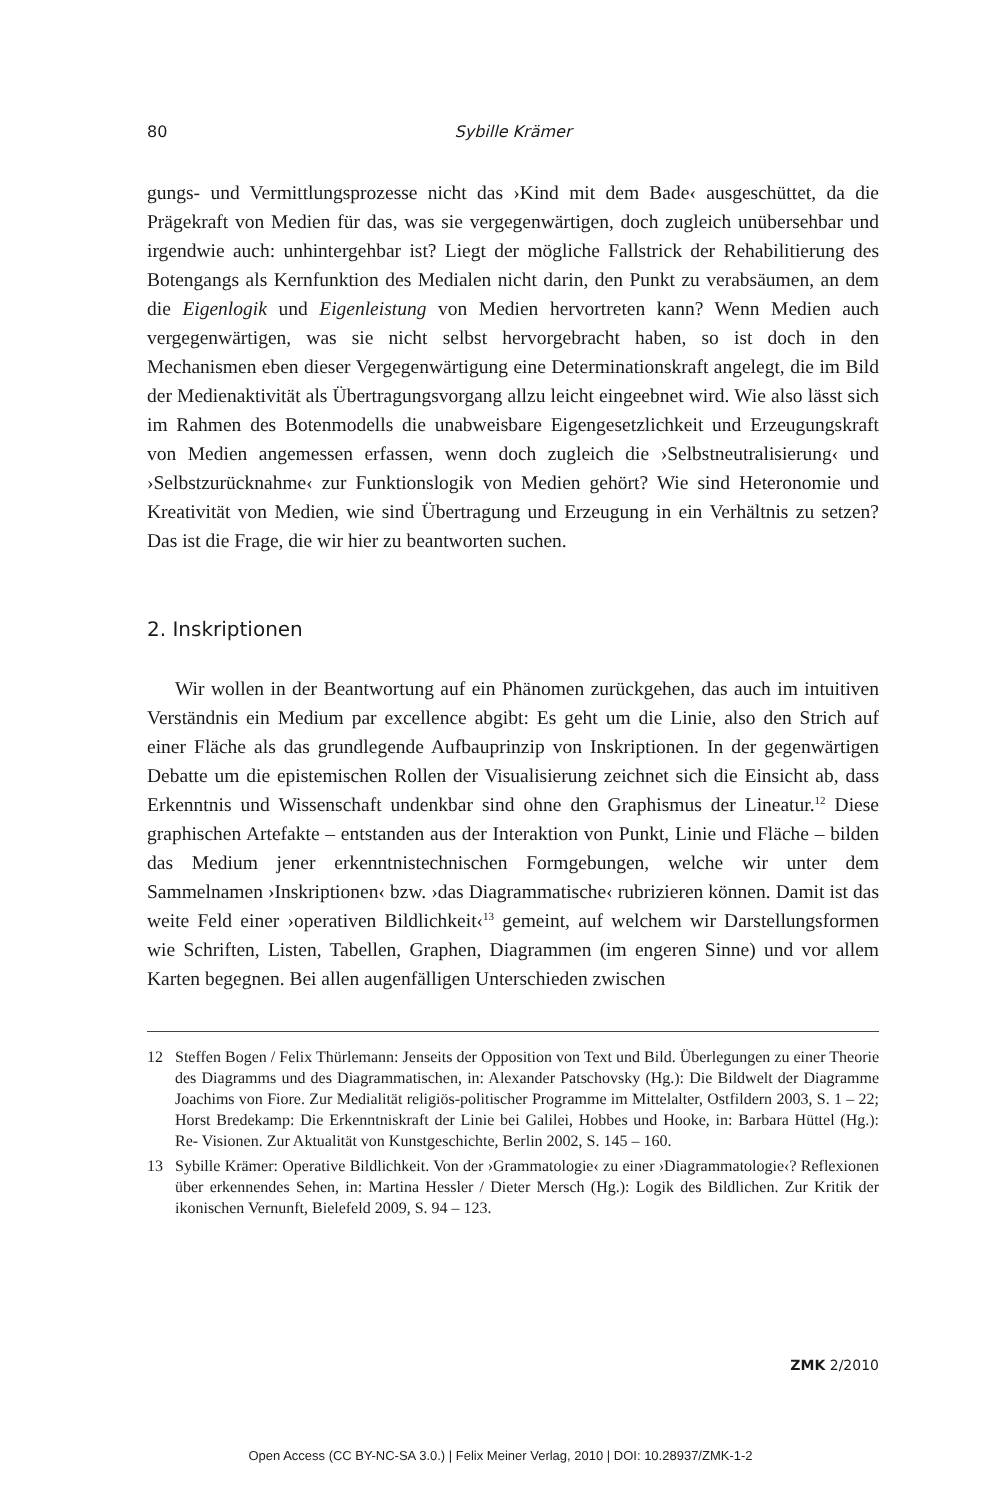80 Sybille Krämer
gungs- und Vermittlungsprozesse nicht das ›Kind mit dem Bade‹ ausgeschüttet, da die Prägekraft von Medien für das, was sie vergegenwärtigen, doch zugleich unübersehbar und irgendwie auch: unhintergehbar ist? Liegt der mögliche Fallstrick der Rehabilitierung des Botengangs als Kernfunktion des Medialen nicht darin, den Punkt zu verabsäumen, an dem die Eigenlogik und Eigenleistung von Medien hervortreten kann? Wenn Medien auch vergegenwärtigen, was sie nicht selbst hervorgebracht haben, so ist doch in den Mechanismen eben dieser Vergegenwärtigung eine Determinationskraft angelegt, die im Bild der Medienaktivität als Übertragungsvorgang allzu leicht eingeebnet wird. Wie also lässt sich im Rahmen des Botenmodells die unabweisbare Eigengesetzlichkeit und Erzeugungskraft von Medien angemessen erfassen, wenn doch zugleich die ›Selbstneutralisierung‹ und ›Selbstzurücknahme‹ zur Funktionslogik von Medien gehört? Wie sind Heteronomie und Kreativität von Medien, wie sind Übertragung und Erzeugung in ein Verhältnis zu setzen? Das ist die Frage, die wir hier zu beantworten suchen.
2. Inskriptionen
Wir wollen in der Beantwortung auf ein Phänomen zurückgehen, das auch im intuitiven Verständnis ein Medium par excellence abgibt: Es geht um die Linie, also den Strich auf einer Fläche als das grundlegende Aufbauprinzip von Inskriptionen. In der gegenwärtigen Debatte um die epistemischen Rollen der Visualisierung zeichnet sich die Einsicht ab, dass Erkenntnis und Wissenschaft undenkbar sind ohne den Graphismus der Lineatur.<sup>12</sup> Diese graphischen Artefakte – entstanden aus der Interaktion von Punkt, Linie und Fläche – bilden das Medium jener erkenntnistechnischen Formgebungen, welche wir unter dem Sammelnamen ›Inskriptionen‹ bzw. ›das Diagrammatische‹ rubrizieren können. Damit ist das weite Feld einer ›operativen Bildlichkeit‹<sup>13</sup> gemeint, auf welchem wir Darstellungsformen wie Schriften, Listen, Tabellen, Graphen, Diagrammen (im engeren Sinne) und vor allem Karten begegnen. Bei allen augenfälligen Unterschieden zwischen
12 Steffen Bogen / Felix Thürlemann: Jenseits der Opposition von Text und Bild. Überlegungen zu einer Theorie des Diagramms und des Diagrammatischen, in: Alexander Patschovsky (Hg.): Die Bildwelt der Diagramme Joachims von Fiore. Zur Medialität religiös-politischer Programme im Mittelalter, Ostfildern 2003, S. 1 – 22; Horst Bredekamp: Die Erkenntniskraft der Linie bei Galilei, Hobbes und Hooke, in: Barbara Hüttel (Hg.): Re- Visionen. Zur Aktualität von Kunstgeschichte, Berlin 2002, S. 145 – 160.
13 Sybille Krämer: Operative Bildlichkeit. Von der ›Grammatologie‹ zu einer ›Diagrammatologie‹? Reflexionen über erkennendes Sehen, in: Martina Hessler / Dieter Mersch (Hg.): Logik des Bildlichen. Zur Kritik der ikonischen Vernunft, Bielefeld 2009, S. 94 – 123.
ZMK 2/2010
Open Access (CC BY-NC-SA 3.0.) | Felix Meiner Verlag, 2010 | DOI: 10.28937/ZMK-1-2